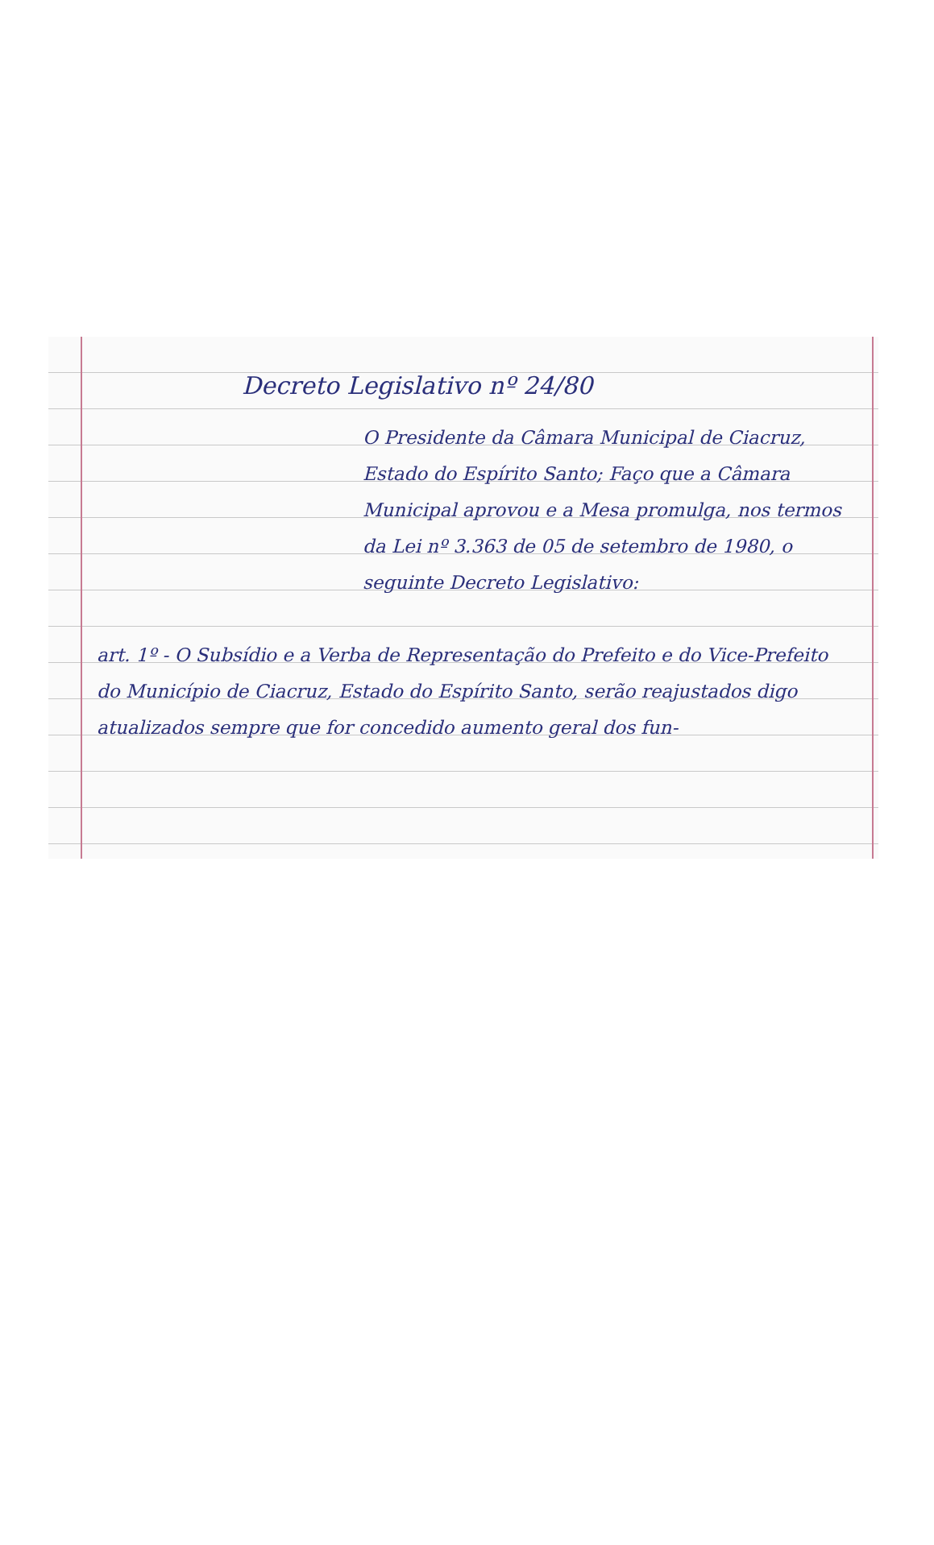Decreto Legislativo nº 24/80
O Presidente da Câmara Municipal de Ciacruz, Estado do Espírito Santo; Faço que a Câmara Municipal aprovou e a Mesa promulga, nos termos da Lei nº 3.363 de 05 de setembro de 1980, o seguinte Decreto Legislativo:
art. 1º - O Subsídio e a Verba de Representação do Prefeito e do Vice-Prefeito do Município de Ciacruz, Estado do Espírito Santo, serão reajustados digo atualizados sempre que for concedido aumento geral dos fun-